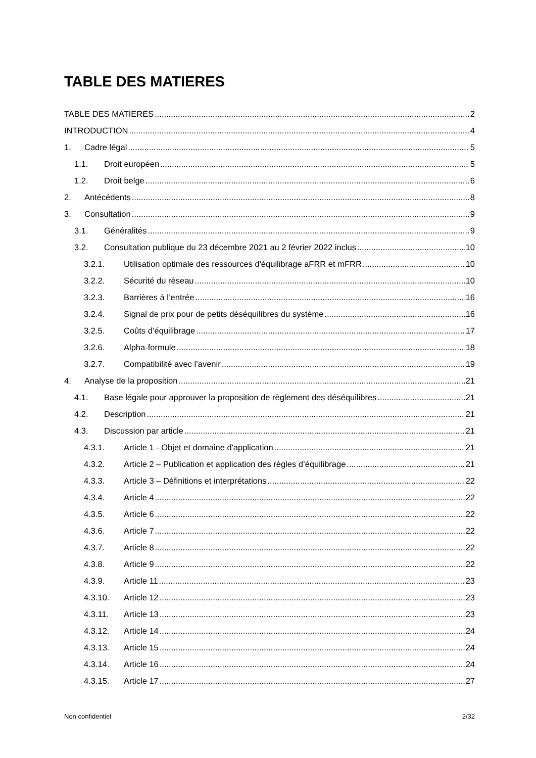TABLE DES MATIERES
TABLE DES MATIERES 2
INTRODUCTION 4
1. Cadre légal 5
1.1. Droit européen 5
1.2. Droit belge 6
2. Antécédents 8
3. Consultation 9
3.1. Généralités 9
3.2. Consultation publique du 23 décembre 2021 au 2 février 2022 inclus 10
3.2.1. Utilisation optimale des ressources d'équilibrage aFRR et mFRR 10
3.2.2. Sécurité du réseau 10
3.2.3. Barrières à l’entrée 16
3.2.4. Signal de prix pour de petits déséquilibres du système 16
3.2.5. Coûts d’équilibrage 17
3.2.6. Alpha-formule 18
3.2.7. Compatibilité avec l’avenir 19
4. Analyse de la proposition 21
4.1. Base légale pour approuver la proposition de règlement des déséquilibres 21
4.2. Description 21
4.3. Discussion par article 21
4.3.1. Article 1 - Objet et domaine d'application 21
4.3.2. Article 2 – Publication et application des règles d’équilibrage 21
4.3.3. Article 3 – Définitions et interprétations 22
4.3.4. Article 4 22
4.3.5. Article 6 22
4.3.6. Article 7 22
4.3.7. Article 8 22
4.3.8. Article 9 22
4.3.9. Article 11 23
4.3.10. Article 12 23
4.3.11. Article 13 23
4.3.12. Article 14 24
4.3.13. Article 15 24
4.3.14. Article 16 24
4.3.15. Article 17 27
Non confidentiel 2/32